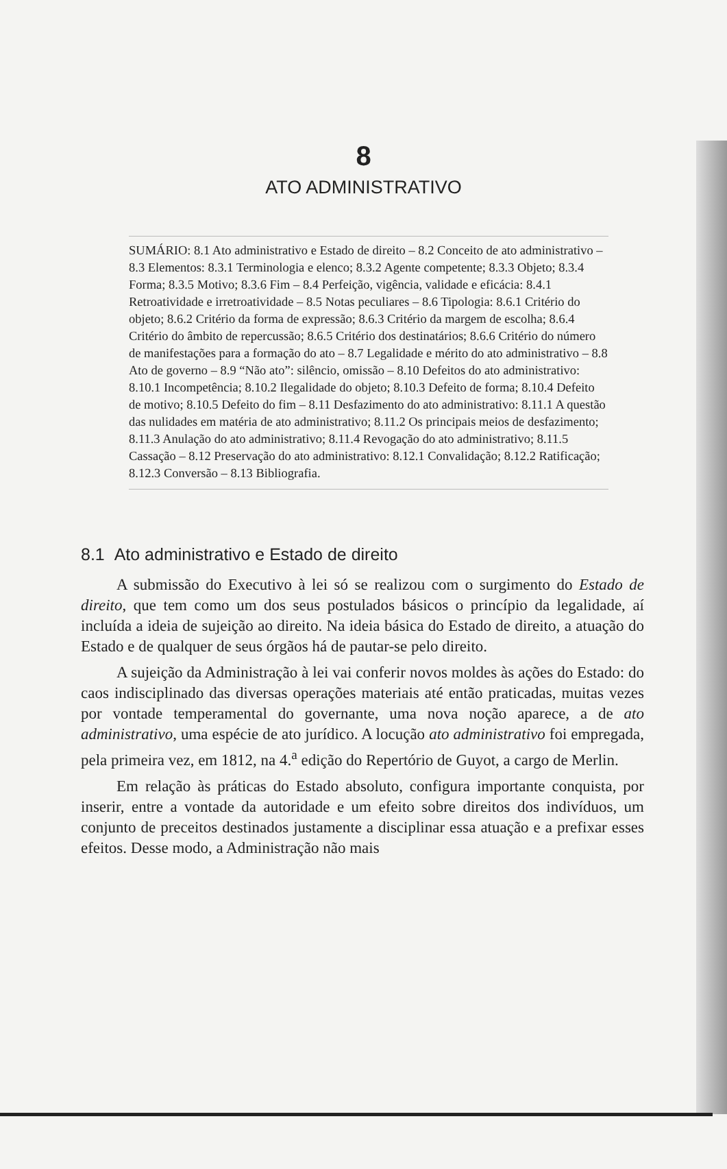8
ATO ADMINISTRATIVO
SUMÁRIO: 8.1 Ato administrativo e Estado de direito – 8.2 Conceito de ato administrativo – 8.3 Elementos: 8.3.1 Terminologia e elenco; 8.3.2 Agente competente; 8.3.3 Objeto; 8.3.4 Forma; 8.3.5 Motivo; 8.3.6 Fim – 8.4 Perfeição, vigência, validade e eficácia: 8.4.1 Retroatividade e irretroatividade – 8.5 Notas peculiares – 8.6 Tipologia: 8.6.1 Critério do objeto; 8.6.2 Critério da forma de expressão; 8.6.3 Critério da margem de escolha; 8.6.4 Critério do âmbito de repercussão; 8.6.5 Critério dos destinatários; 8.6.6 Critério do número de manifestações para a formação do ato – 8.7 Legalidade e mérito do ato administrativo – 8.8 Ato de governo – 8.9 “Não ato”: silêncio, omissão – 8.10 Defeitos do ato administrativo: 8.10.1 Incompetência; 8.10.2 Ilegalidade do objeto; 8.10.3 Defeito de forma; 8.10.4 Defeito de motivo; 8.10.5 Defeito do fim – 8.11 Desfazimento do ato administrativo: 8.11.1 A questão das nulidades em matéria de ato administrativo; 8.11.2 Os principais meios de desfazimento; 8.11.3 Anulação do ato administrativo; 8.11.4 Revogação do ato administrativo; 8.11.5 Cassação – 8.12 Preservação do ato administrativo: 8.12.1 Convalidação; 8.12.2 Ratificação; 8.12.3 Conversão – 8.13 Bibliografia.
8.1 Ato administrativo e Estado de direito
A submissão do Executivo à lei só se realizou com o surgimento do Estado de direito, que tem como um dos seus postulados básicos o princípio da legalidade, aí incluída a ideia de sujeição ao direito. Na ideia básica do Estado de direito, a atuação do Estado e de qualquer de seus órgãos há de pautar-se pelo direito.
A sujeição da Administração à lei vai conferir novos moldes às ações do Estado: do caos indisciplinado das diversas operações materiais até então praticadas, muitas vezes por vontade temperamental do governante, uma nova noção aparece, a de ato administrativo, uma espécie de ato jurídico. A locução ato administrativo foi empregada, pela primeira vez, em 1812, na 4.<sup>a</sup> edição do Repertório de Guyot, a cargo de Merlin.
Em relação às práticas do Estado absoluto, configura importante conquista, por inserir, entre a vontade da autoridade e um efeito sobre direitos dos indivíduos, um conjunto de preceitos destinados justamente a disciplinar essa atuação e a prefixar esses efeitos. Desse modo, a Administração não mais